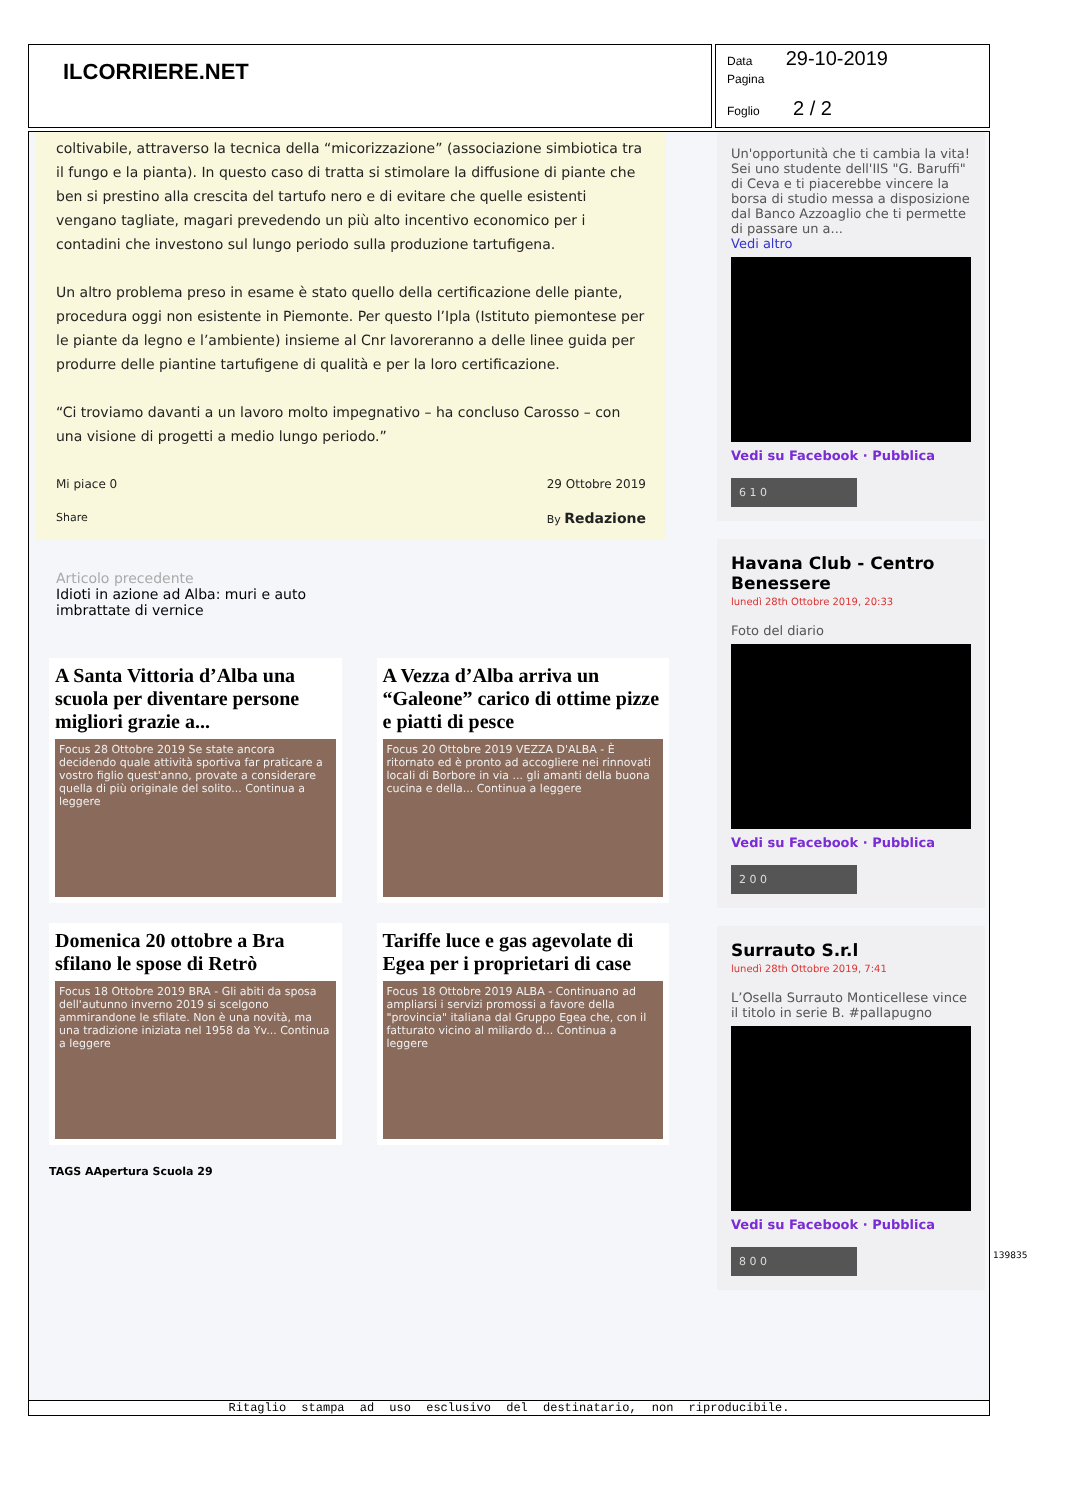ILCORRIERE.NET
Data 29-10-2019
Pagina
Foglio 2 / 2
coltivabile, attraverso la tecnica della “micorizzazione” (associazione simbiotica tra il fungo e la pianta). In questo caso di tratta si stimolare la diffusione di piante che ben si prestino alla crescita del tartufo nero e di evitare che quelle esistenti vengano tagliate, magari prevedendo un più alto incentivo economico per i contadini che investono sul lungo periodo sulla produzione tartufigena.
Un altro problema preso in esame è stato quello della certificazione delle piante, procedura oggi non esistente in Piemonte. Per questo l’Ipla (Istituto piemontese per le piante da legno e l’ambiente) insieme al Cnr lavoreranno a delle linee guida per produrre delle piantine tartufigene di qualità e per la loro certificazione.
“Ci troviamo davanti a un lavoro molto impegnativo – ha concluso Carosso – con una visione di progetti a medio lungo periodo.”
Mi piace 0 29 Ottobre 2019
Share By Redazione
Articolo precedente
Idioti in azione ad Alba: muri e auto
imbrattate di vernice
A Santa Vittoria d’Alba una scuola per diventare persone migliori grazie a...
Focus 28 Ottobre 2019 Se state ancora decidendo quale attività sportiva far praticare a vostro figlio quest'anno, provate a considerare quella di più originale del solito... Continua a leggere
A Vezza d’Alba arriva un “Galeone” carico di ottime pizze e piatti di pesce
Focus 20 Ottobre 2019 VEZZA D'ALBA - È ritornato ed è pronto ad accogliere nei rinnovati locali di Borbore in via ... gli amanti della buona cucina e della... Continua a leggere
Domenica 20 ottobre a Bra sfilano le spose di Retrò
Focus 18 Ottobre 2019 BRA - Gli abiti da sposa dell'autunno inverno 2019 si scelgono ammirandone le sfilate. Non è una novità, ma una tradizione iniziata nel 1958 da Yv... Continua a leggere
Tariffe luce e gas agevolate di Egea per i proprietari di case
Focus 18 Ottobre 2019 ALBA - Continuano ad ampliarsi i servizi promossi a favore della "provincia" italiana dal Gruppo Egea che, con il fatturato vicino al miliardo d... Continua a leggere
TAGS AApertura Scuola 29
Un'opportunità che ti cambia la vita! Sei uno studente dell'IIS "G. Baruffi" di Ceva e ti piacerebbe vincere la borsa di studio messa a disposizione dal Banco Azzoaglio che ti permette di passare un a...
Vedi altro
Vedi su Facebook · Pubblica
6 1 0
Havana Club - Centro Benessere
lunedì 28th Ottobre 2019, 20:33
Foto del diario
Vedi su Facebook · Pubblica
2 0 0
Surrauto S.r.l
lunedì 28th Ottobre 2019, 7:41
L’Osella Surrauto Monticellese vince il titolo in serie B. #pallapugno
Vedi su Facebook · Pubblica
8 0 0
139835
Ritaglio stampa ad uso esclusivo del destinatario, non riproducibile.